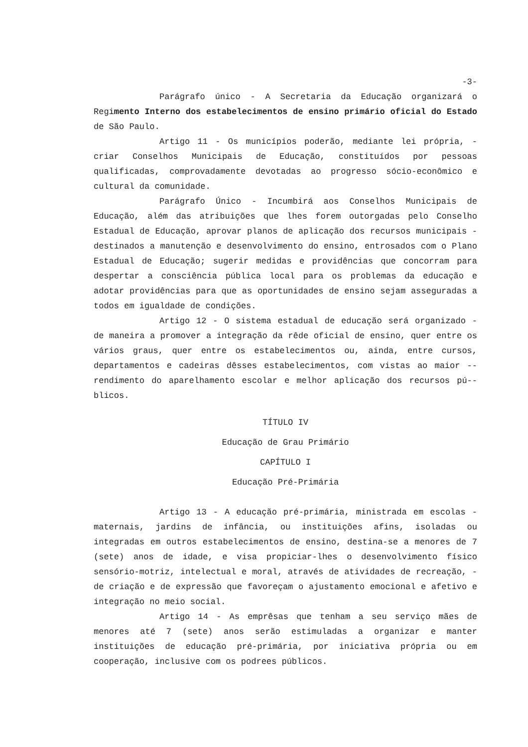-3-
Parágrafo único - A Secretaria da Educação organizará o Regimento Interno dos estabelecimentos de ensino primário oficial do Estado de São Paulo.
Artigo 11 - Os municípios poderão, mediante lei própria, - criar Conselhos Municipais de Educação, constituídos por pessoas qualificadas, comprovadamente devotadas ao progresso sócio-econômico e cultural da comunidade.
Parágrafo Único - Incumbirá aos Conselhos Municipais de Educação, além das atribuições que lhes forem outorgadas pelo Conselho Estadual de Educação, aprovar planos de aplicação dos recursos municipais - destinados a manutenção e desenvolvimento do ensino, entrosados com o Plano Estadual de Educação; sugerir medidas e providências que concorram para despertar a consciência pública local para os problemas da educação e adotar providências para que as oportunidades de ensino sejam asseguradas a todos em igualdade de condições.
Artigo 12 - O sistema estadual de educação será organizado - de maneira a promover a integração da rêde oficial de ensino, quer entre os vários graus, quer entre os estabelecimentos ou, ainda, entre cursos, departamentos e cadeiras dêsses estabelecimentos, com vistas ao maior -- rendimento do aparelhamento escolar e melhor aplicação dos recursos pú-- blicos.
TÍTULO IV
Educação de Grau Primário
CAPÍTULO I
Educação Pré-Primária
Artigo 13 - A educação pré-primária, ministrada em escolas - maternais, jardins de infância, ou instituições afins, isoladas ou integradas em outros estabelecimentos de ensino, destina-se a menores de 7 (sete) anos de idade, e visa propiciar-lhes o desenvolvimento físico sensório-motriz, intelectual e moral, através de atividades de recreação, - de criação e de expressão que favoreçam o ajustamento emocional e afetivo e integração no meio social.
Artigo 14 - As emprêsas que tenham a seu serviço mães de menores até 7 (sete) anos serão estimuladas a organizar e manter instituições de educação pré-primária, por iniciativa própria ou em cooperação, inclusive com os podrees públicos.